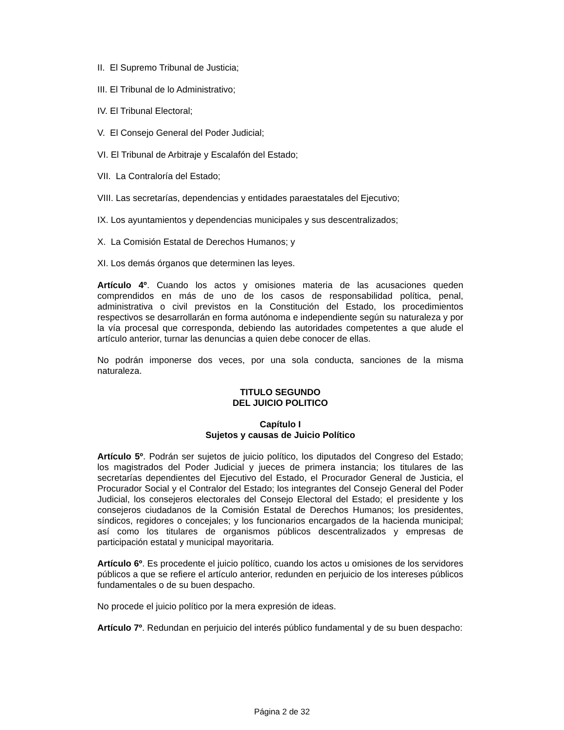II. El Supremo Tribunal de Justicia;
III. El Tribunal de lo Administrativo;
IV. El Tribunal Electoral;
V. El Consejo General del Poder Judicial;
VI. El Tribunal de Arbitraje y Escalafón del Estado;
VII. La Contraloría del Estado;
VIII. Las secretarías, dependencias y entidades paraestatales del Ejecutivo;
IX. Los ayuntamientos y dependencias municipales y sus descentralizados;
X. La Comisión Estatal de Derechos Humanos; y
XI. Los demás órganos que determinen las leyes.
Artículo 4º. Cuando los actos y omisiones materia de las acusaciones queden comprendidos en más de uno de los casos de responsabilidad política, penal, administrativa o civil previstos en la Constitución del Estado, los procedimientos respectivos se desarrollarán en forma autónoma e independiente según su naturaleza y por la vía procesal que corresponda, debiendo las autoridades competentes a que alude el artículo anterior, turnar las denuncias a quien debe conocer de ellas.
No podrán imponerse dos veces, por una sola conducta, sanciones de la misma naturaleza.
TITULO SEGUNDO
DEL JUICIO POLITICO
Capítulo I
Sujetos y causas de Juicio Político
Artículo 5º. Podrán ser sujetos de juicio político, los diputados del Congreso del Estado; los magistrados del Poder Judicial y jueces de primera instancia; los titulares de las secretarías dependientes del Ejecutivo del Estado, el Procurador General de Justicia, el Procurador Social y el Contralor del Estado; los integrantes del Consejo General del Poder Judicial, los consejeros electorales del Consejo Electoral del Estado; el presidente y los consejeros ciudadanos de la Comisión Estatal de Derechos Humanos; los presidentes, síndicos, regidores o concejales; y los funcionarios encargados de la hacienda municipal; así como los titulares de organismos públicos descentralizados y empresas de participación estatal y municipal mayoritaria.
Artículo 6º. Es procedente el juicio político, cuando los actos u omisiones de los servidores públicos a que se refiere el artículo anterior, redunden en perjuicio de los intereses públicos fundamentales o de su buen despacho.
No procede el juicio político por la mera expresión de ideas.
Artículo 7º. Redundan en perjuicio del interés público fundamental y de su buen despacho:
Página 2 de 32